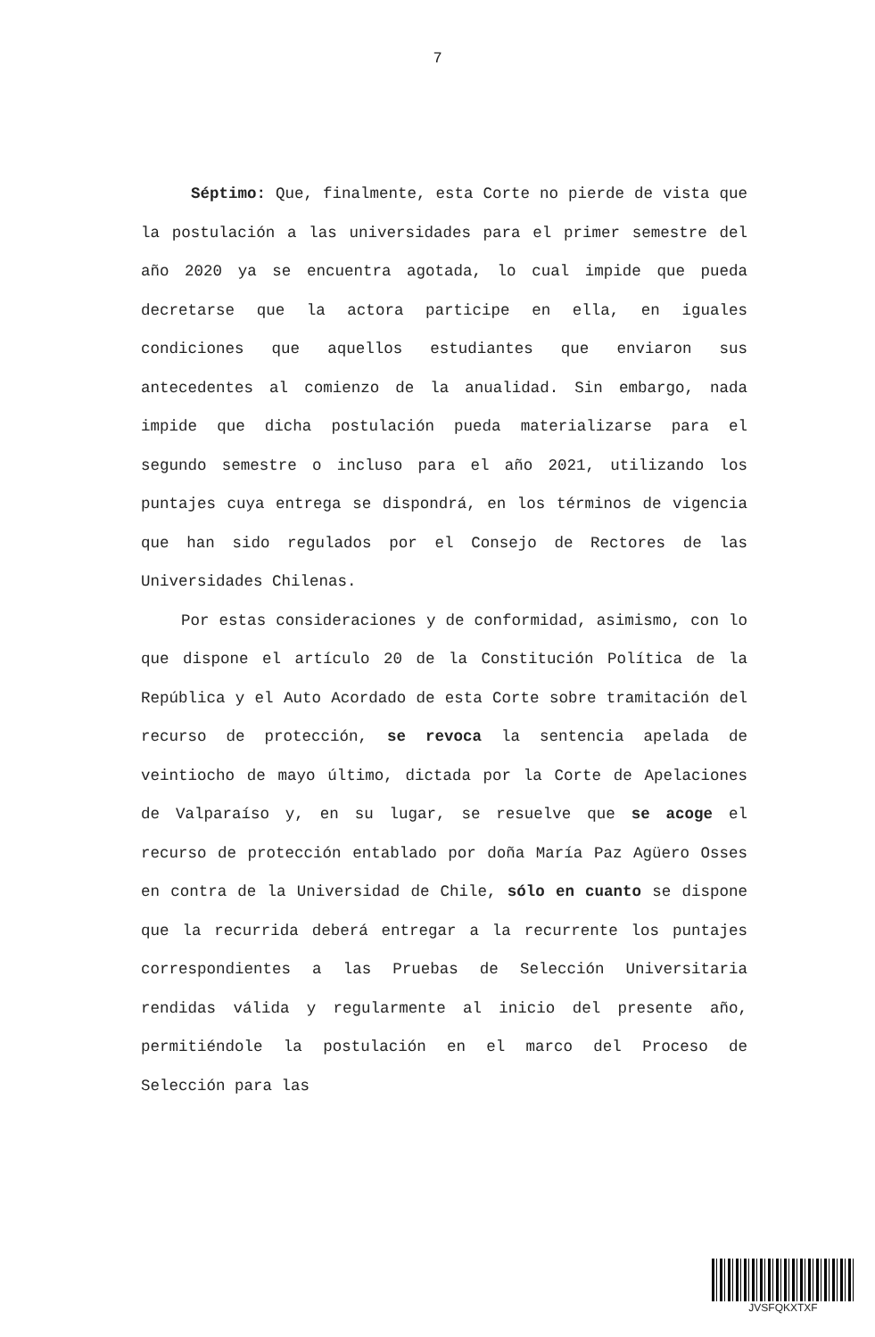7
Séptimo: Que, finalmente, esta Corte no pierde de vista que la postulación a las universidades para el primer semestre del año 2020 ya se encuentra agotada, lo cual impide que pueda decretarse que la actora participe en ella, en iguales condiciones que aquellos estudiantes que enviaron sus antecedentes al comienzo de la anualidad. Sin embargo, nada impide que dicha postulación pueda materializarse para el segundo semestre o incluso para el año 2021, utilizando los puntajes cuya entrega se dispondrá, en los términos de vigencia que han sido regulados por el Consejo de Rectores de las Universidades Chilenas.
Por estas consideraciones y de conformidad, asimismo, con lo que dispone el artículo 20 de la Constitución Política de la República y el Auto Acordado de esta Corte sobre tramitación del recurso de protección, se revoca la sentencia apelada de veintiocho de mayo último, dictada por la Corte de Apelaciones de Valparaíso y, en su lugar, se resuelve que se acoge el recurso de protección entablado por doña María Paz Agüero Osses en contra de la Universidad de Chile, sólo en cuanto se dispone que la recurrida deberá entregar a la recurrente los puntajes correspondientes a las Pruebas de Selección Universitaria rendidas válida y regularmente al inicio del presente año, permitiéndole la postulación en el marco del Proceso de Selección para las
JVSFQKXTXF